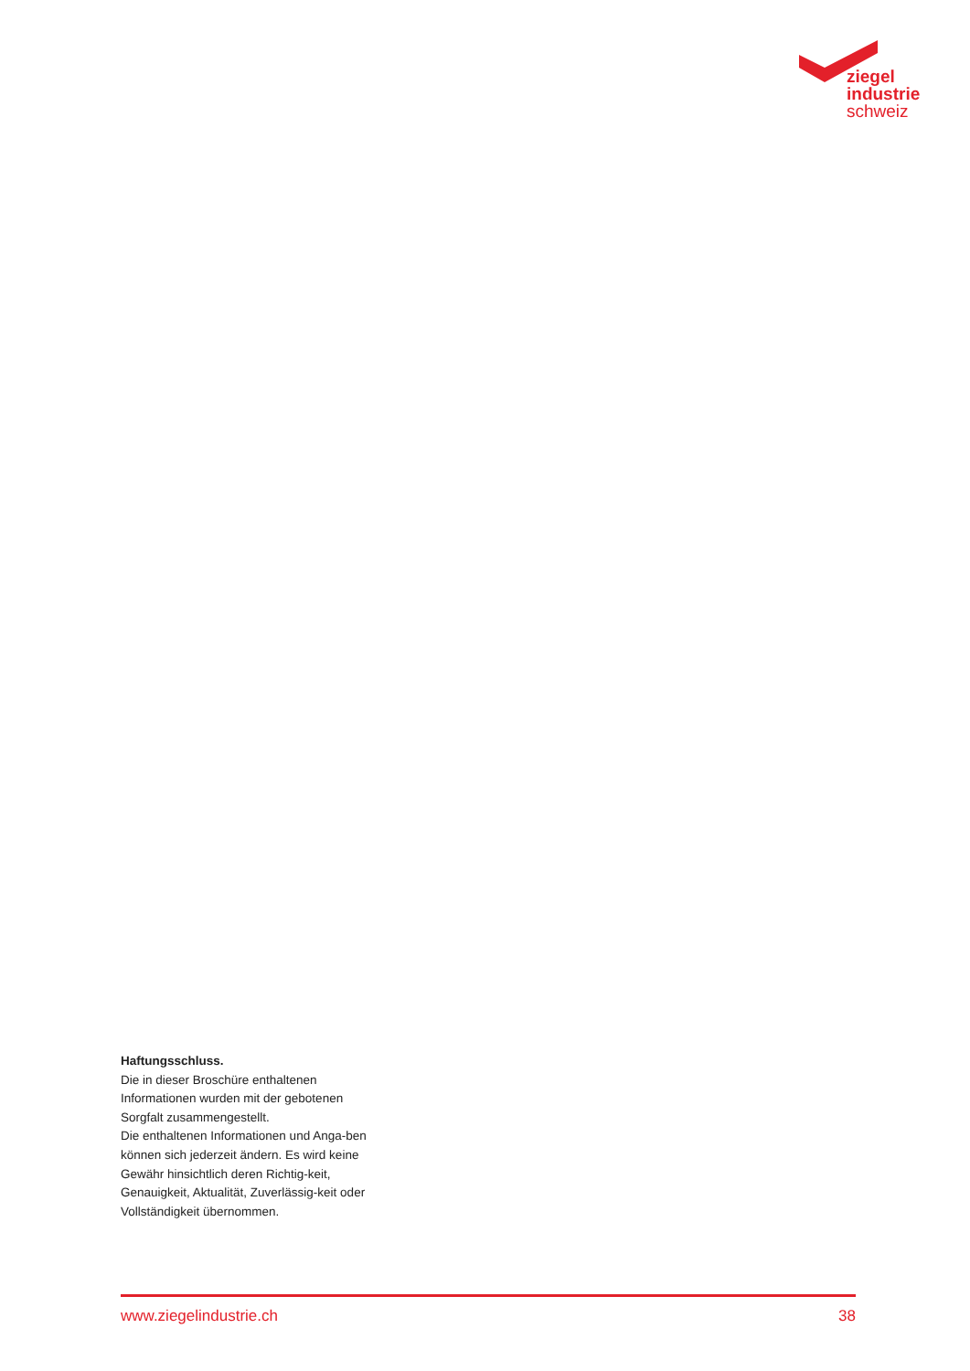ziegel
industrie
schweiz
Haftungsschluss.
Die in dieser Broschüre enthaltenen Informationen wurden mit der gebotenen Sorgfalt zusammengestellt.
Die enthaltenen Informationen und Anga-ben können sich jederzeit ändern. Es wird keine Gewähr hinsichtlich deren Richtig-keit, Genauigkeit, Aktualität, Zuverlässig-keit oder Vollständigkeit übernommen.
www.ziegelindustrie.ch 38